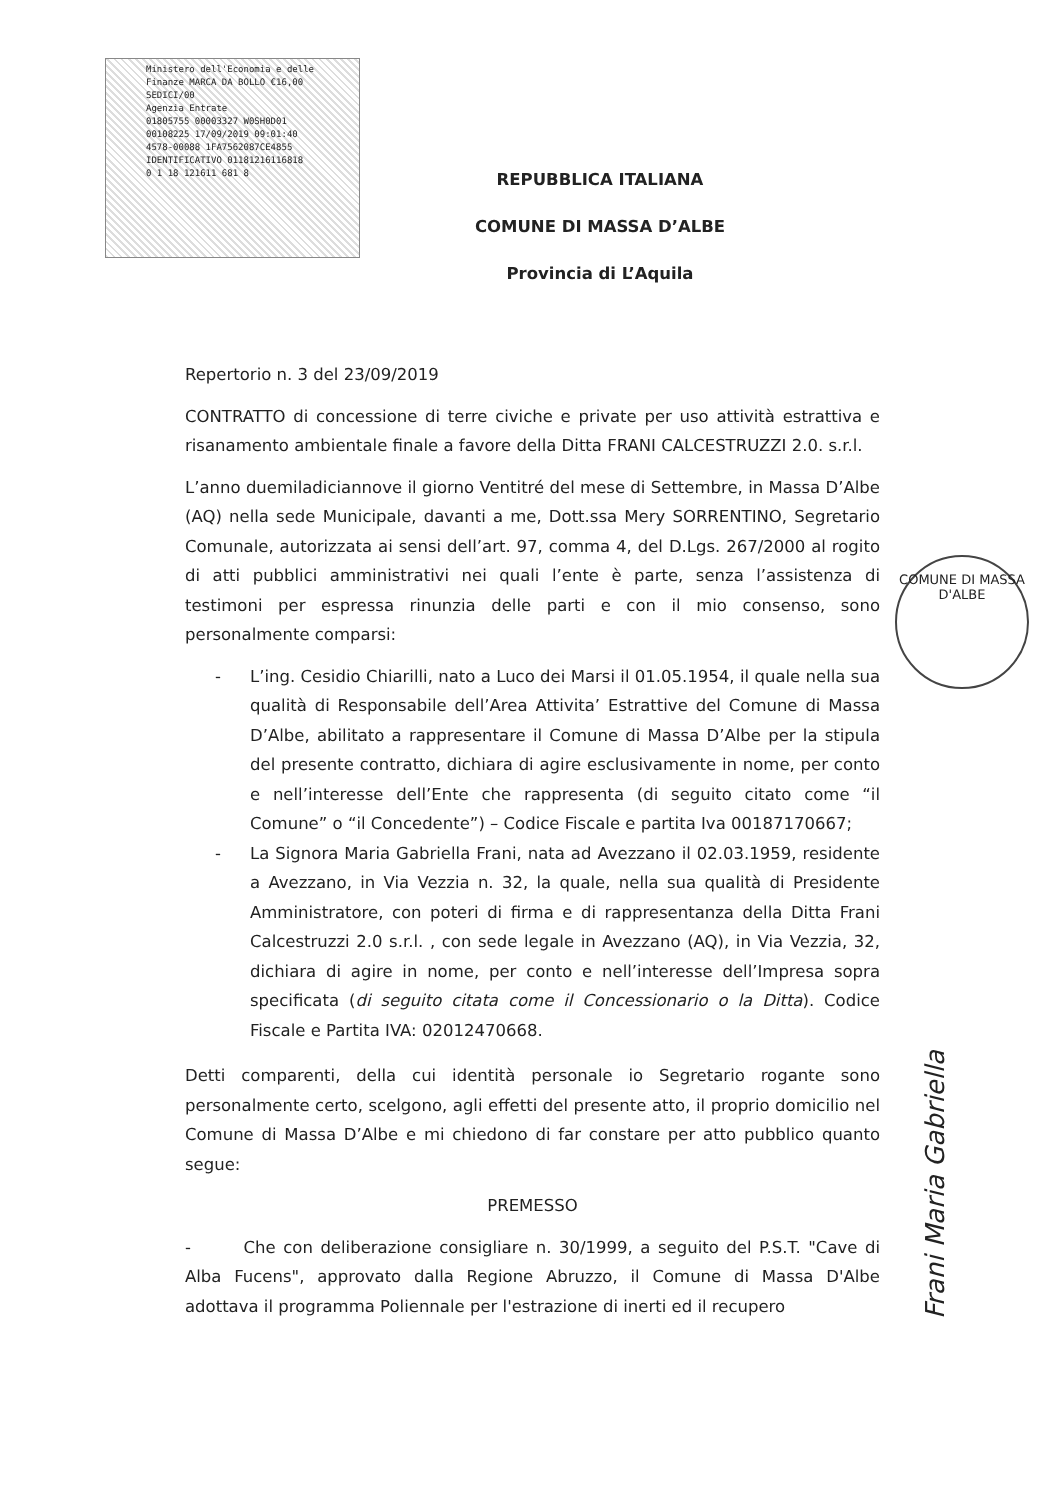Ministero dell'Economia e delle Finanze MARCA DA BOLLO €16,00 SEDICI/00
Agenzia Entrate
01805755 00003327 W0SH0D01
00108225 17/09/2019 09:01:40
4578-00088 1FA7562087CE4855
IDENTIFICATIVO 01181216116818
0 1 18 121611 681 8
COMUNE DI MASSA D'ALBE
REPUBBLICA ITALIANA
COMUNE DI MASSA D’ALBE
Provincia di L’Aquila
Repertorio n. 3 del 23/09/2019
CONTRATTO di concessione di terre civiche e private per uso attività estrattiva e risanamento ambientale finale a favore della Ditta FRANI CALCESTRUZZI 2.0. s.r.l.
L’anno duemiladiciannove il giorno Ventitré del mese di Settembre, in Massa D’Albe (AQ) nella sede Municipale, davanti a me, Dott.ssa Mery SORRENTINO, Segretario Comunale, autorizzata ai sensi dell’art. 97, comma 4, del D.Lgs. 267/2000 al rogito di atti pubblici amministrativi nei quali l’ente è parte, senza l’assistenza di testimoni per espressa rinunzia delle parti e con il mio consenso, sono personalmente comparsi:
- L’ing. Cesidio Chiarilli, nato a Luco dei Marsi il 01.05.1954, il quale nella sua qualità di Responsabile dell’Area Attivita’ Estrattive del Comune di Massa D’Albe, abilitato a rappresentare il Comune di Massa D’Albe per la stipula del presente contratto, dichiara di agire esclusivamente in nome, per conto e nell’interesse dell’Ente che rappresenta (di seguito citato come “il Comune” o “il Concedente”) – Codice Fiscale e partita Iva 00187170667;
- La Signora Maria Gabriella Frani, nata ad Avezzano il 02.03.1959, residente a Avezzano, in Via Vezzia n. 32, la quale, nella sua qualità di Presidente Amministratore, con poteri di firma e di rappresentanza della Ditta Frani Calcestruzzi 2.0 s.r.l. , con sede legale in Avezzano (AQ), in Via Vezzia, 32, dichiara di agire in nome, per conto e nell’interesse dell’Impresa sopra specificata (di seguito citata come il Concessionario o la Ditta). Codice Fiscale e Partita IVA: 02012470668.
Detti comparenti, della cui identità personale io Segretario rogante sono personalmente certo, scelgono, agli effetti del presente atto, il proprio domicilio nel Comune di Massa D’Albe e mi chiedono di far constare per atto pubblico quanto segue:
PREMESSO
- Che con deliberazione consigliare n. 30/1999, a seguito del P.S.T. "Cave di Alba Fucens", approvato dalla Regione Abruzzo, il Comune di Massa D'Albe adottava il programma Poliennale per l'estrazione di inerti ed il recupero
Frani Maria Gabriella